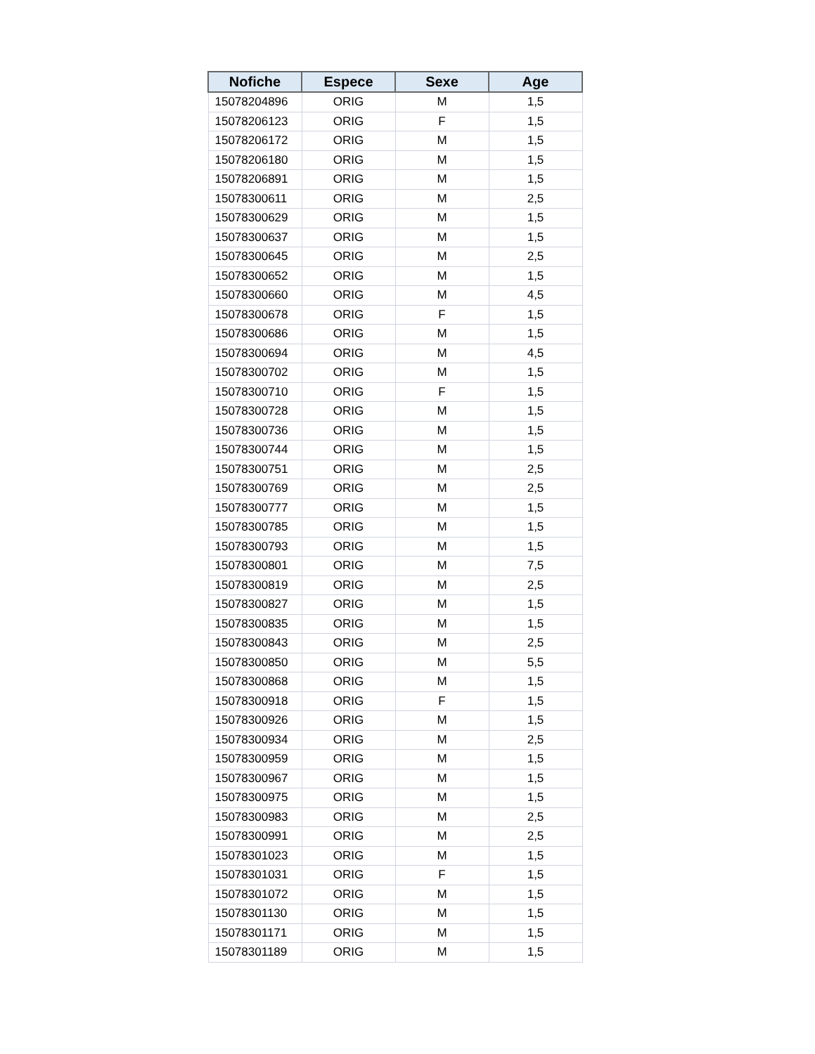| Nofiche | Espece | Sexe | Age |
| --- | --- | --- | --- |
| 15078204896 | ORIG | M | 1,5 |
| 15078206123 | ORIG | F | 1,5 |
| 15078206172 | ORIG | M | 1,5 |
| 15078206180 | ORIG | M | 1,5 |
| 15078206891 | ORIG | M | 1,5 |
| 15078300611 | ORIG | M | 2,5 |
| 15078300629 | ORIG | M | 1,5 |
| 15078300637 | ORIG | M | 1,5 |
| 15078300645 | ORIG | M | 2,5 |
| 15078300652 | ORIG | M | 1,5 |
| 15078300660 | ORIG | M | 4,5 |
| 15078300678 | ORIG | F | 1,5 |
| 15078300686 | ORIG | M | 1,5 |
| 15078300694 | ORIG | M | 4,5 |
| 15078300702 | ORIG | M | 1,5 |
| 15078300710 | ORIG | F | 1,5 |
| 15078300728 | ORIG | M | 1,5 |
| 15078300736 | ORIG | M | 1,5 |
| 15078300744 | ORIG | M | 1,5 |
| 15078300751 | ORIG | M | 2,5 |
| 15078300769 | ORIG | M | 2,5 |
| 15078300777 | ORIG | M | 1,5 |
| 15078300785 | ORIG | M | 1,5 |
| 15078300793 | ORIG | M | 1,5 |
| 15078300801 | ORIG | M | 7,5 |
| 15078300819 | ORIG | M | 2,5 |
| 15078300827 | ORIG | M | 1,5 |
| 15078300835 | ORIG | M | 1,5 |
| 15078300843 | ORIG | M | 2,5 |
| 15078300850 | ORIG | M | 5,5 |
| 15078300868 | ORIG | M | 1,5 |
| 15078300918 | ORIG | F | 1,5 |
| 15078300926 | ORIG | M | 1,5 |
| 15078300934 | ORIG | M | 2,5 |
| 15078300959 | ORIG | M | 1,5 |
| 15078300967 | ORIG | M | 1,5 |
| 15078300975 | ORIG | M | 1,5 |
| 15078300983 | ORIG | M | 2,5 |
| 15078300991 | ORIG | M | 2,5 |
| 15078301023 | ORIG | M | 1,5 |
| 15078301031 | ORIG | F | 1,5 |
| 15078301072 | ORIG | M | 1,5 |
| 15078301130 | ORIG | M | 1,5 |
| 15078301171 | ORIG | M | 1,5 |
| 15078301189 | ORIG | M | 1,5 |